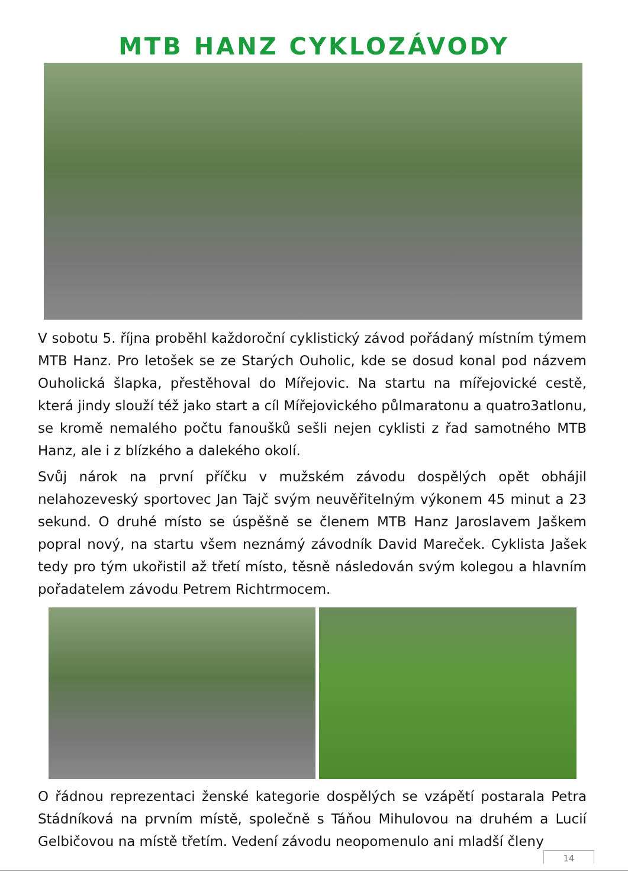MTB HANZ CYKLOZÁVODY
V sobotu 5. října proběhl každoroční cyklistický závod pořádaný místním týmem MTB Hanz. Pro letošek se ze Starých Ouholic, kde se dosud konal pod názvem Ouholická šlapka, přestěhoval do Mířejovic. Na startu na mířejovické cestě, která jindy slouží též jako start a cíl Mířejovického půlmaratonu a quatro3atlonu, se kromě nemalého počtu fanoušků sešli nejen cyklisti z řad samotného MTB Hanz, ale i z blízkého a dalekého okolí.
Svůj nárok na první příčku v mužském závodu dospělých opět obhájil nelahozeveský sportovec Jan Tajč svým neuvěřitelným výkonem 45 minut a 23 sekund. O druhé místo se úspěšně se členem MTB Hanz Jaroslavem Jaškem popral nový, na startu všem neznámý závodník David Mareček. Cyklista Jašek tedy pro tým ukořistil až třetí místo, těsně následován svým kolegou a hlavním pořadatelem závodu Petrem Richtrmocem.
O řádnou reprezentaci ženské kategorie dospělých se vzápětí postarala Petra Stádníková na prvním místě, společně s Táňou Mihulovou na druhém a Lucií Gelbičovou na místě třetím. Vedení závodu neopomenulo ani mladší členy
14